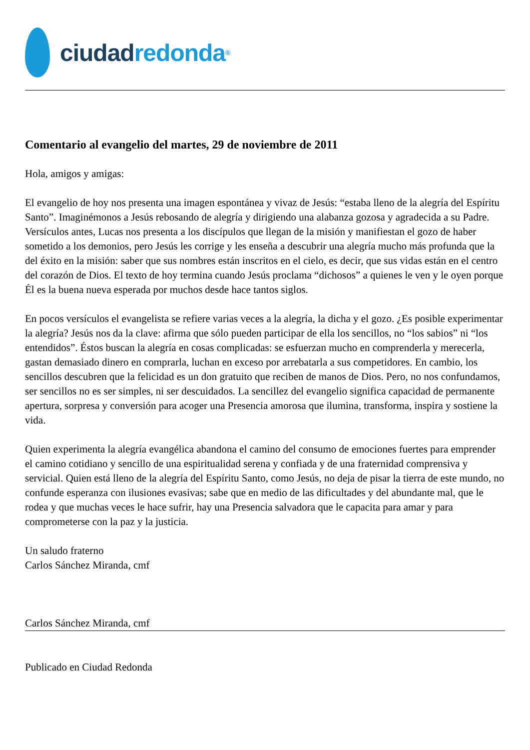ciudad redonda<sup>®</sup>
Comentario al evangelio del martes, 29 de noviembre de 2011
Hola, amigos y amigas:
El evangelio de hoy nos presenta una imagen espontánea y vivaz de Jesús: “estaba lleno de la alegría del Espíritu Santo”. Imaginémonos a Jesús rebosando de alegría y dirigiendo una alabanza gozosa y agradecida a su Padre. Versículos antes, Lucas nos presenta a los discípulos que llegan de la misión y manifiestan el gozo de haber sometido a los demonios, pero Jesús les corrige y les enseña a descubrir una alegría mucho más profunda que la del éxito en la misión: saber que sus nombres están inscritos en el cielo, es decir, que sus vidas están en el centro del corazón de Dios. El texto de hoy termina cuando Jesús proclama “dichosos” a quienes le ven y le oyen porque Él es la buena nueva esperada por muchos desde hace tantos siglos.
En pocos versículos el evangelista se refiere varias veces a la alegría, la dicha y el gozo. ¿Es posible experimentar la alegría? Jesús nos da la clave: afirma que sólo pueden participar de ella los sencillos, no “los sabios” ni “los entendidos”. Éstos buscan la alegría en cosas complicadas: se esfuerzan mucho en comprenderla y merecerla, gastan demasiado dinero en comprarla, luchan en exceso por arrebatarla a sus competidores. En cambio, los sencillos descubren que la felicidad es un don gratuito que reciben de manos de Dios. Pero, no nos confundamos, ser sencillos no es ser simples, ni ser descuidados. La sencillez del evangelio significa capacidad de permanente apertura, sorpresa y conversión para acoger una Presencia amorosa que ilumina, transforma, inspira y sostiene la vida.
Quien experimenta la alegría evangélica abandona el camino del consumo de emociones fuertes para emprender el camino cotidiano y sencillo de una espiritualidad serena y confiada y de una fraternidad comprensiva y servicial. Quien está lleno de la alegría del Espíritu Santo, como Jesús, no deja de pisar la tierra de este mundo, no confunde esperanza con ilusiones evasivas; sabe que en medio de las dificultades y del abundante mal, que le rodea y que muchas veces le hace sufrir, hay una Presencia salvadora que le capacita para amar y para comprometerse con la paz y la justicia.
Un saludo fraterno
Carlos Sánchez Miranda, cmf
Carlos Sánchez Miranda, cmf
Publicado en Ciudad Redonda